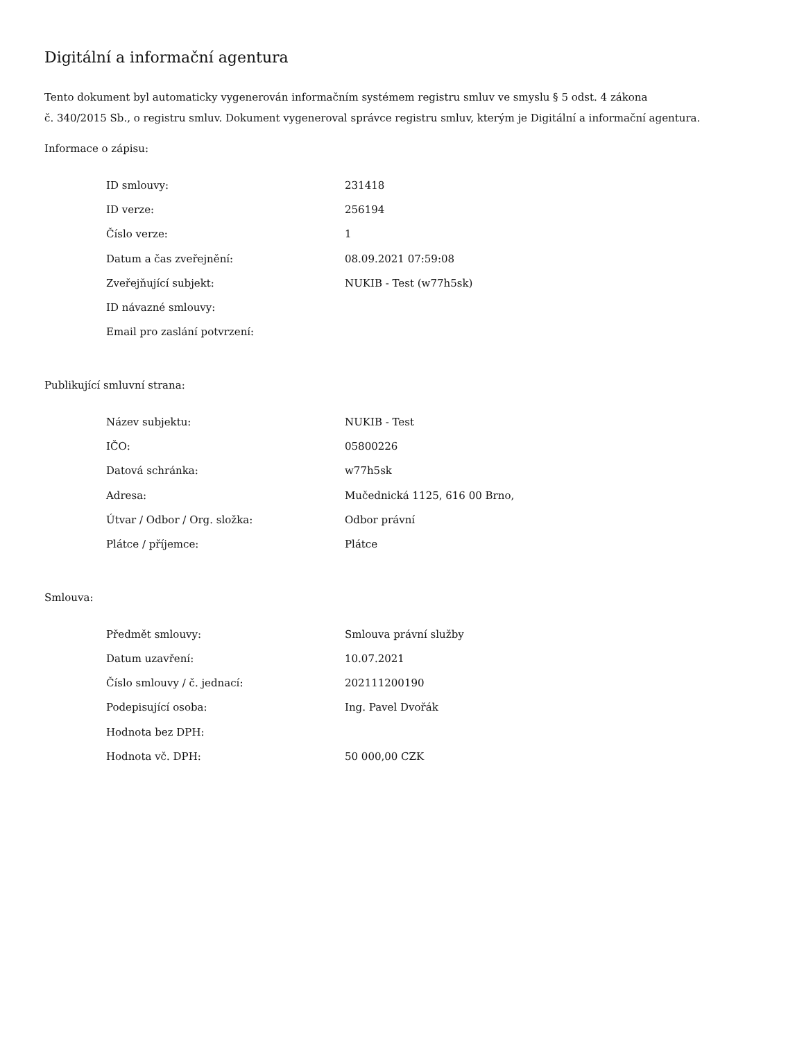Digitální a informační agentura
Tento dokument byl automaticky vygenerován informačním systémem registru smluv ve smyslu § 5 odst. 4 zákona
č. 340/2015 Sb., o registru smluv. Dokument vygeneroval správce registru smluv, kterým je Digitální a informační agentura.
Informace o zápisu:
| ID smlouvy: | 231418 |
| ID verze: | 256194 |
| Číslo verze: | 1 |
| Datum a čas zveřejnění: | 08.09.2021 07:59:08 |
| Zveřejňující subjekt: | NUKIB - Test (w77h5sk) |
| ID návazné smlouvy: | |
| Email pro zaslání potvrzení: | |
Publikující smluvní strana:
| Název subjektu: | NUKIB - Test |
| IČO: | 05800226 |
| Datová schránka: | w77h5sk |
| Adresa: | Mučednická 1125, 616 00 Brno, |
| Útvar / Odbor / Org. složka: | Odbor právní |
| Plátce / příjemce: | Plátce |
Smlouva:
| Předmět smlouvy: | Smlouva právní služby |
| Datum uzavření: | 10.07.2021 |
| Číslo smlouvy / č. jednací: | 202111200190 |
| Podepisující osoba: | Ing. Pavel Dvořák |
| Hodnota bez DPH: | |
| Hodnota vč. DPH: | 50 000,00 CZK |